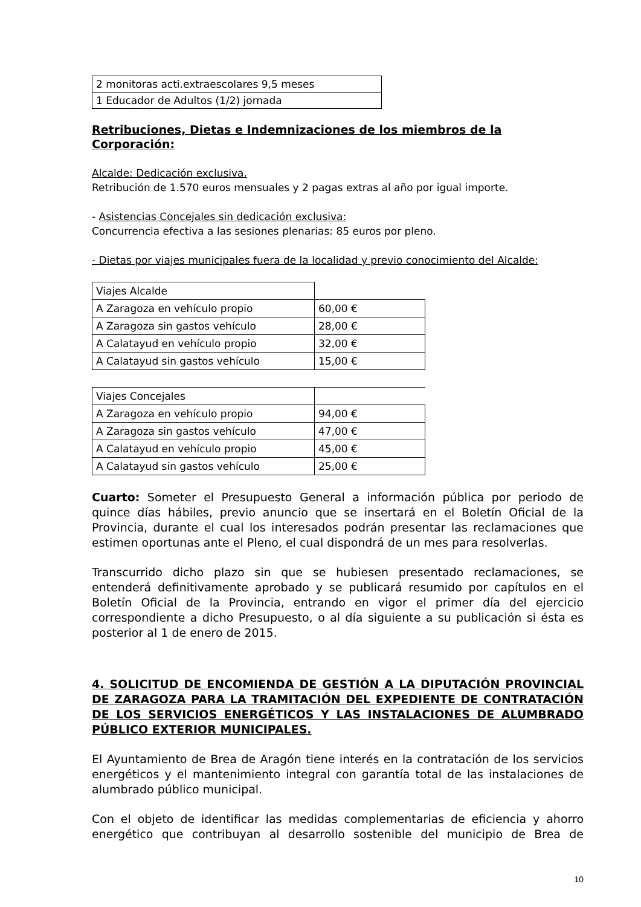| 2 monitoras acti.extraescolares 9,5 meses |
| 1 Educador de Adultos (1/2) jornada |
Retribuciones, Dietas e Indemnizaciones de los miembros de la Corporación:
Alcalde: Dedicación exclusiva.
Retribución de 1.570 euros mensuales y 2 pagas extras al año por igual importe.
- Asistencias Concejales sin dedicación exclusiva:
Concurrencia efectiva a las sesiones plenarias: 85 euros por pleno.
- Dietas por viajes municipales fuera de la localidad y previo conocimiento del Alcalde:
| Viajes Alcalde | |
| A Zaragoza en vehículo propio | 60,00 € |
| A Zaragoza sin gastos vehículo | 28,00 € |
| A Calatayud en vehículo propio | 32,00 € |
| A Calatayud sin gastos vehículo | 15,00 € |
| Viajes Concejales | |
| A Zaragoza en vehículo propio | 94,00 € |
| A Zaragoza sin gastos vehículo | 47,00 € |
| A Calatayud en vehículo propio | 45,00 € |
| A Calatayud sin gastos vehículo | 25,00 € |
Cuarto: Someter el Presupuesto General a información pública por periodo de quince días hábiles, previo anuncio que se insertará en el Boletín Oficial de la Provincia, durante el cual los interesados podrán presentar las reclamaciones que estimen oportunas ante el Pleno, el cual dispondrá de un mes para resolverlas.
Transcurrido dicho plazo sin que se hubiesen presentado reclamaciones, se entenderá definitivamente aprobado y se publicará resumido por capítulos en el Boletín Oficial de la Provincia, entrando en vigor el primer día del ejercicio correspondiente a dicho Presupuesto, o al día siguiente a su publicación si ésta es posterior al 1 de enero de 2015.
4. SOLICITUD DE ENCOMIENDA DE GESTIÓN A LA DIPUTACIÓN PROVINCIAL DE ZARAGOZA PARA LA TRAMITACIÓN DEL EXPEDIENTE DE CONTRATACIÓN DE LOS SERVICIOS ENERGÉTICOS Y LAS INSTALACIONES DE ALUMBRADO PÚBLICO EXTERIOR MUNICIPALES.
El Ayuntamiento de Brea de Aragón tiene interés en la contratación de los servicios energéticos y el mantenimiento integral con garantía total de las instalaciones de alumbrado público municipal.
Con el objeto de identificar las medidas complementarias de eficiencia y ahorro energético que contribuyan al desarrollo sostenible del municipio de Brea de
10